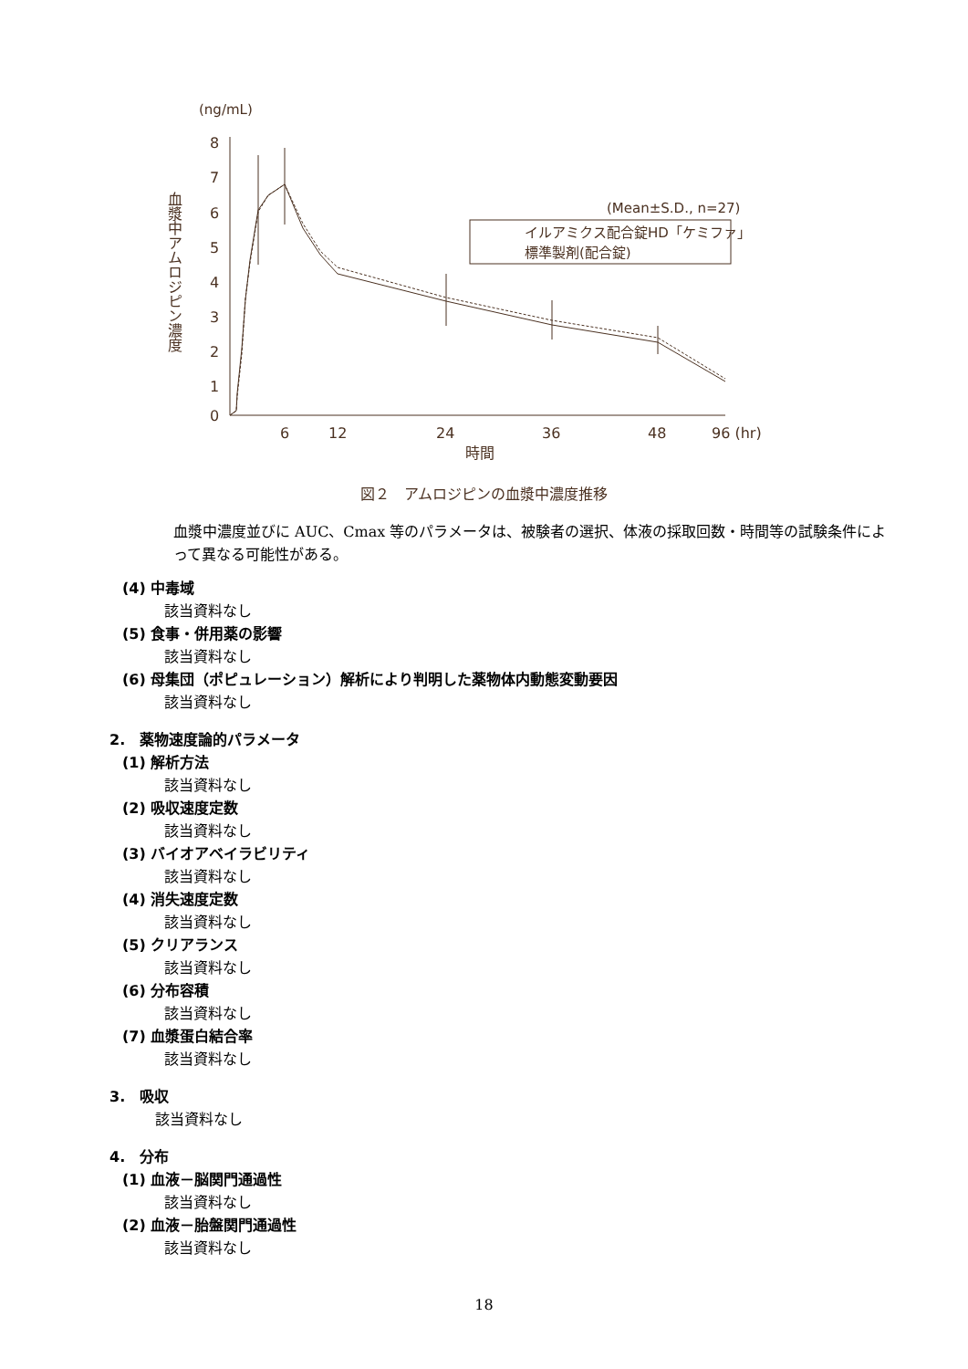(ng/mL)
8
7
6
5
4
3
2
1
0
6
12
24
36
48
96 (hr)
時間
血漿中アムロジピン濃度
(Mean±S.D., n=27)
イルアミクス配合錠HD「ケミファ」
標準製剤(配合錠)
図２　アムロジピンの血漿中濃度推移
血漿中濃度並びに AUC、Cmax 等のパラメータは、被験者の選択、体液の採取回数・時間等の試験条件によって異なる可能性がある。
(4) 中毒域
該当資料なし
(5) 食事・併用薬の影響
該当資料なし
(6) 母集団（ポピュレーション）解析により判明した薬物体内動態変動要因
該当資料なし
2.　薬物速度論的パラメータ
(1) 解析方法
該当資料なし
(2) 吸収速度定数
該当資料なし
(3) バイオアベイラビリティ
該当資料なし
(4) 消失速度定数
該当資料なし
(5) クリアランス
該当資料なし
(6) 分布容積
該当資料なし
(7) 血漿蛋白結合率
該当資料なし
3.　吸収
該当資料なし
4.　分布
(1) 血液－脳関門通過性
該当資料なし
(2) 血液－胎盤関門通過性
該当資料なし
18